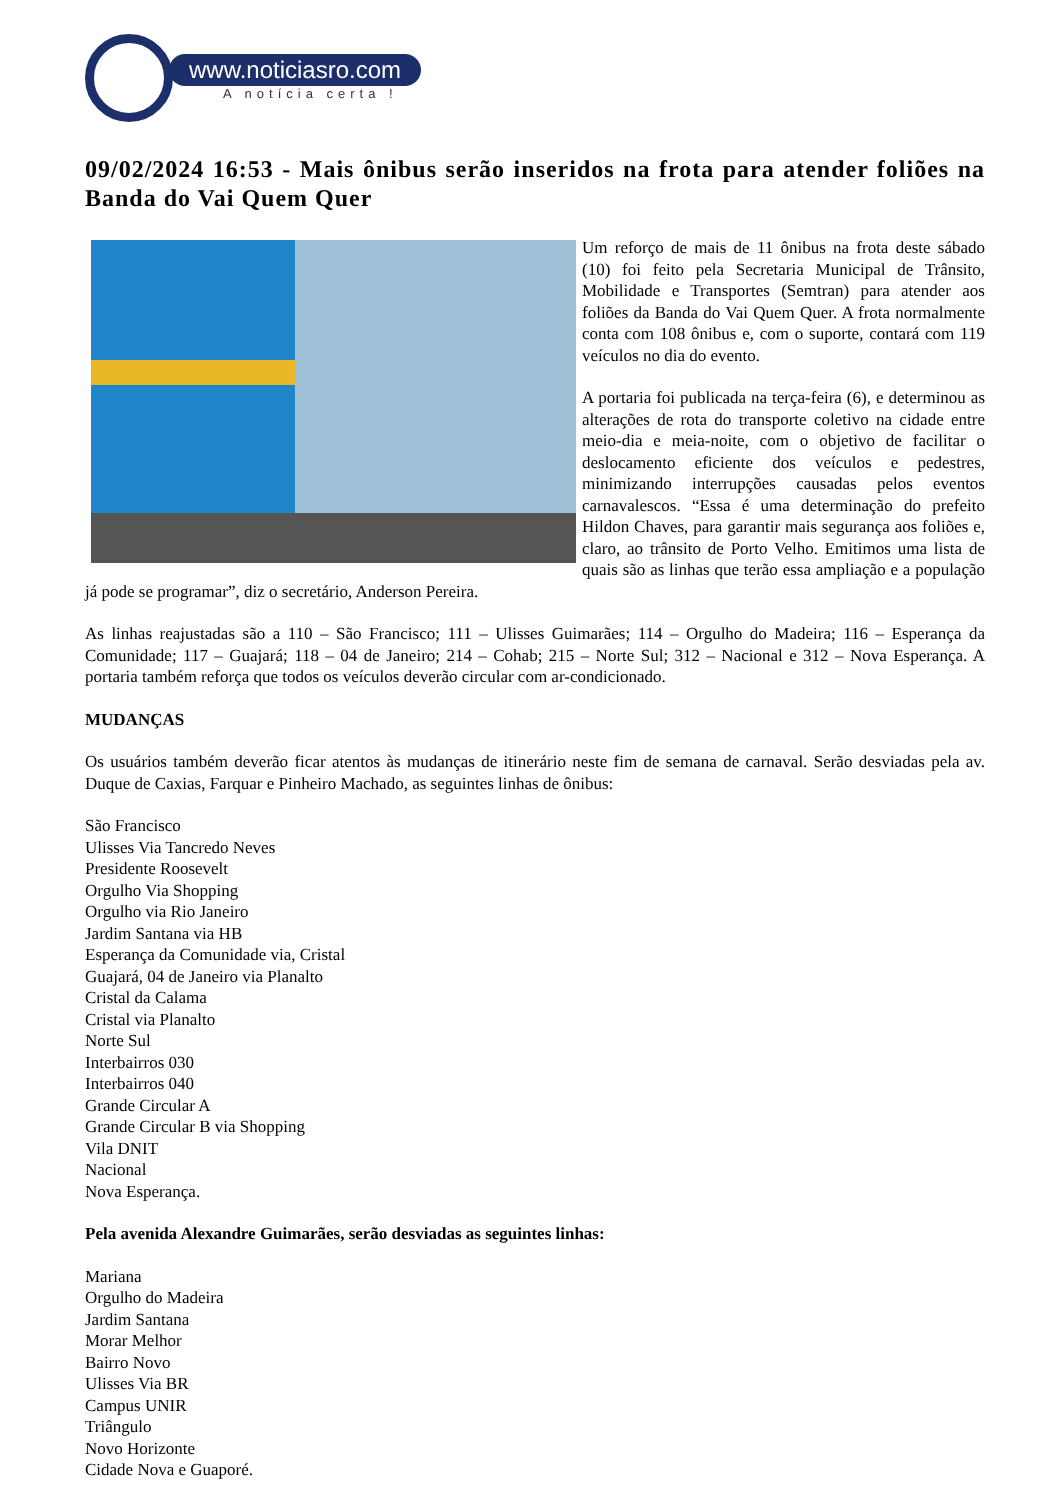www.noticiasro.com
A notícia certa !
09/02/2024 16:53 - Mais ônibus serão inseridos na frota para atender foliões na Banda do Vai Quem Quer
Um reforço de mais de 11 ônibus na frota deste sábado (10) foi feito pela Secretaria Municipal de Trânsito, Mobilidade e Transportes (Semtran) para atender aos foliões da Banda do Vai Quem Quer. A frota normalmente conta com 108 ônibus e, com o suporte, contará com 119 veículos no dia do evento.
A portaria foi publicada na terça-feira (6), e determinou as alterações de rota do transporte coletivo na cidade entre meio-dia e meia-noite, com o objetivo de facilitar o deslocamento eficiente dos veículos e pedestres, minimizando interrupções causadas pelos eventos carnavalescos. “Essa é uma determinação do prefeito Hildon Chaves, para garantir mais segurança aos foliões e, claro, ao trânsito de Porto Velho. Emitimos uma lista de quais são as linhas que terão essa ampliação e a população já pode se programar”, diz o secretário, Anderson Pereira.
As linhas reajustadas são a 110 – São Francisco; 111 – Ulisses Guimarães; 114 – Orgulho do Madeira; 116 – Esperança da Comunidade; 117 – Guajará; 118 – 04 de Janeiro; 214 – Cohab; 215 – Norte Sul; 312 – Nacional e 312 – Nova Esperança. A portaria também reforça que todos os veículos deverão circular com ar-condicionado.
MUDANÇAS
Os usuários também deverão ficar atentos às mudanças de itinerário neste fim de semana de carnaval. Serão desviadas pela av. Duque de Caxias, Farquar e Pinheiro Machado, as seguintes linhas de ônibus:
São Francisco
Ulisses Via Tancredo Neves
Presidente Roosevelt
Orgulho Via Shopping
Orgulho via Rio Janeiro
Jardim Santana via HB
Esperança da Comunidade via, Cristal
Guajará, 04 de Janeiro via Planalto
Cristal da Calama
Cristal via Planalto
Norte Sul
Interbairros 030
Interbairros 040
Grande Circular A
Grande Circular B via Shopping
Vila DNIT
Nacional
Nova Esperança.
Pela avenida Alexandre Guimarães, serão desviadas as seguintes linhas:
Mariana
Orgulho do Madeira
Jardim Santana
Morar Melhor
Bairro Novo
Ulisses Via BR
Campus UNIR
Triângulo
Novo Horizonte
Cidade Nova e Guaporé.